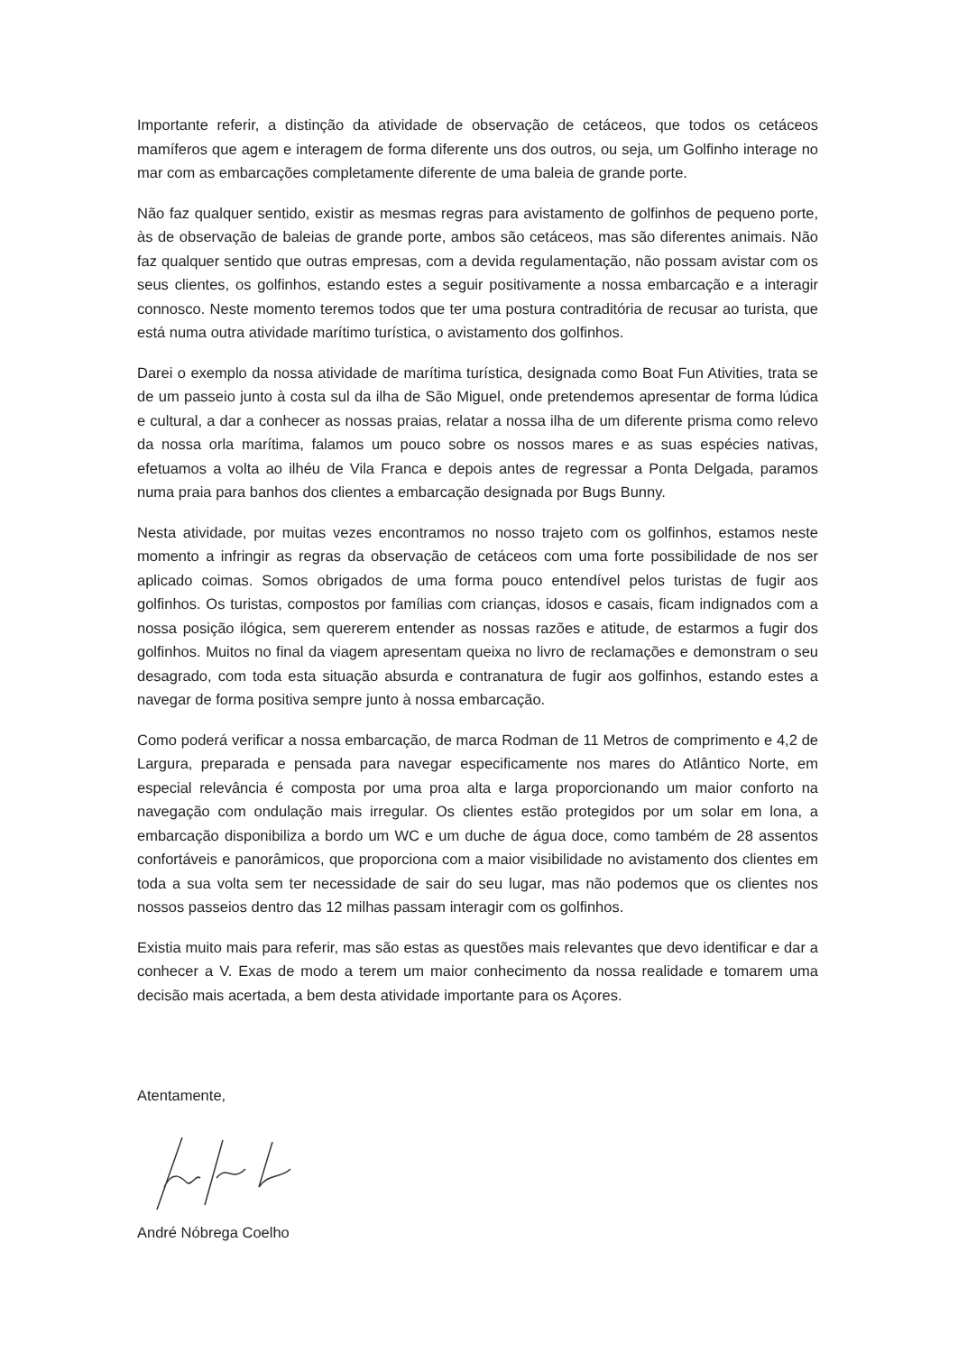Importante referir, a distinção da atividade de observação de cetáceos, que todos os cetáceos mamíferos que agem e interagem de forma diferente uns dos outros, ou seja, um Golfinho interage no mar com as embarcações completamente diferente de uma baleia de grande porte.
Não faz qualquer sentido, existir as mesmas regras para avistamento de golfinhos de pequeno porte, às de observação de baleias de grande porte, ambos são cetáceos, mas são diferentes animais. Não faz qualquer sentido que outras empresas, com a devida regulamentação, não possam avistar com os seus clientes, os golfinhos, estando estes a seguir positivamente a nossa embarcação e a interagir connosco. Neste momento teremos todos que ter uma postura contraditória de recusar ao turista, que está numa outra atividade marítimo turística, o avistamento dos golfinhos.
Darei o exemplo da nossa atividade de marítima turística, designada como Boat Fun Ativities, trata se de um passeio junto à costa sul da ilha de São Miguel, onde pretendemos apresentar de forma lúdica e cultural, a dar a conhecer as nossas praias, relatar a nossa ilha de um diferente prisma como relevo da nossa orla marítima, falamos um pouco sobre os nossos mares e as suas espécies nativas, efetuamos a volta ao ilhéu de Vila Franca e depois antes de regressar a Ponta Delgada, paramos numa praia para banhos dos clientes a embarcação designada por Bugs Bunny.
Nesta atividade, por muitas vezes encontramos no nosso trajeto com os golfinhos, estamos neste momento a infringir as regras da observação de cetáceos com uma forte possibilidade de nos ser aplicado coimas. Somos obrigados de uma forma pouco entendível pelos turistas de fugir aos golfinhos. Os turistas, compostos por famílias com crianças, idosos e casais, ficam indignados com a nossa posição ilógica, sem quererem entender as nossas razões e atitude, de estarmos a fugir dos golfinhos. Muitos no final da viagem apresentam queixa no livro de reclamações e demonstram o seu desagrado, com toda esta situação absurda e contranatura de fugir aos golfinhos, estando estes a navegar de forma positiva sempre junto à nossa embarcação.
Como poderá verificar a nossa embarcação, de marca Rodman de 11 Metros de comprimento e 4,2 de Largura, preparada e pensada para navegar especificamente nos mares do Atlântico Norte, em especial relevância é composta por uma proa alta e larga proporcionando um maior conforto na navegação com ondulação mais irregular. Os clientes estão protegidos por um solar em lona, a embarcação disponibiliza a bordo um WC e um duche de água doce, como também de 28 assentos confortáveis e panorâmicos, que proporciona com a maior visibilidade no avistamento dos clientes em toda a sua volta sem ter necessidade de sair do seu lugar, mas não podemos que os clientes nos nossos passeios dentro das 12 milhas passam interagir com os golfinhos.
Existia muito mais para referir, mas são estas as questões mais relevantes que devo identificar e dar a conhecer a V. Exas de modo a terem um maior conhecimento da nossa realidade e tomarem uma decisão mais acertada, a bem desta atividade importante para os Açores.
Atentamente,
André Nóbrega Coelho